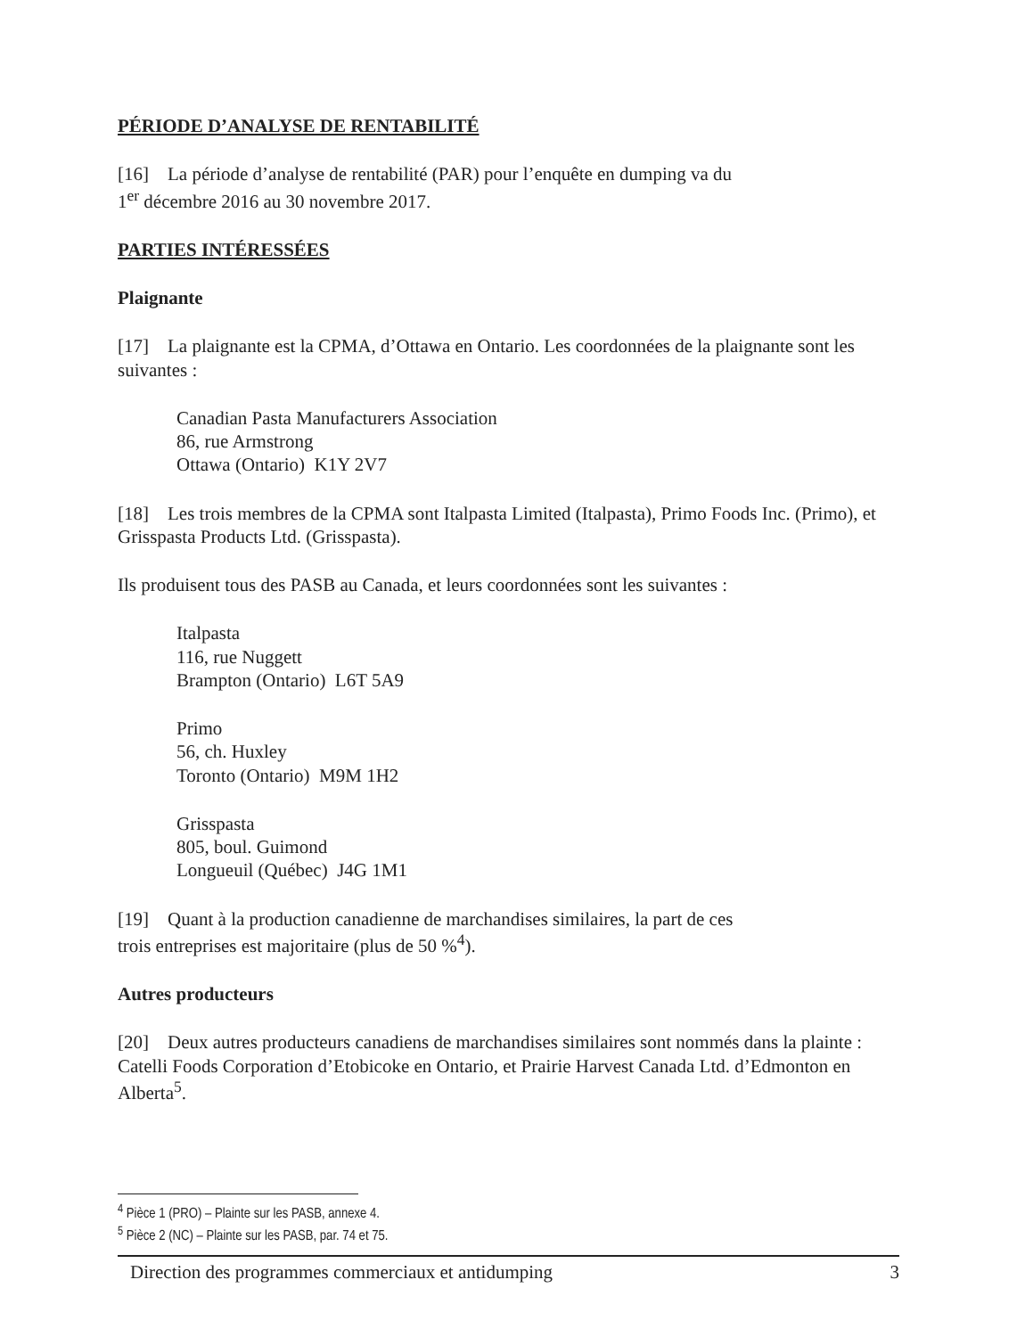PÉRIODE D’ANALYSE DE RENTABILITÉ
[16] La période d’analyse de rentabilité (PAR) pour l’enquête en dumping va du
1<sup>er</sup> décembre 2016 au 30 novembre 2017.
PARTIES INTÉRESSÉES
Plaignante
[17] La plaignante est la CPMA, d’Ottawa en Ontario. Les coordonnées de la plaignante sont les suivantes :
Canadian Pasta Manufacturers Association
86, rue Armstrong
Ottawa (Ontario) K1Y 2V7
[18] Les trois membres de la CPMA sont Italpasta Limited (Italpasta), Primo Foods Inc. (Primo), et Grisspasta Products Ltd. (Grisspasta).
Ils produisent tous des PASB au Canada, et leurs coordonnées sont les suivantes :
Italpasta
116, rue Nuggett
Brampton (Ontario) L6T 5A9
Primo
56, ch. Huxley
Toronto (Ontario) M9M 1H2
Grisspasta
805, boul. Guimond
Longueuil (Québec) J4G 1M1
[19] Quant à la production canadienne de marchandises similaires, la part de ces
trois entreprises est majoritaire (plus de 50 %<sup>4</sup>).
Autres producteurs
[20] Deux autres producteurs canadiens de marchandises similaires sont nommés dans la plainte : Catelli Foods Corporation d’Etobicoke en Ontario, et Prairie Harvest Canada Ltd. d’Edmonton en Alberta<sup>5</sup>.
<sup>4</sup> Pièce 1 (PRO) – Plainte sur les PASB, annexe 4.
<sup>5</sup> Pièce 2 (NC) – Plainte sur les PASB, par. 74 et 75.
Direction des programmes commerciaux et antidumping 3